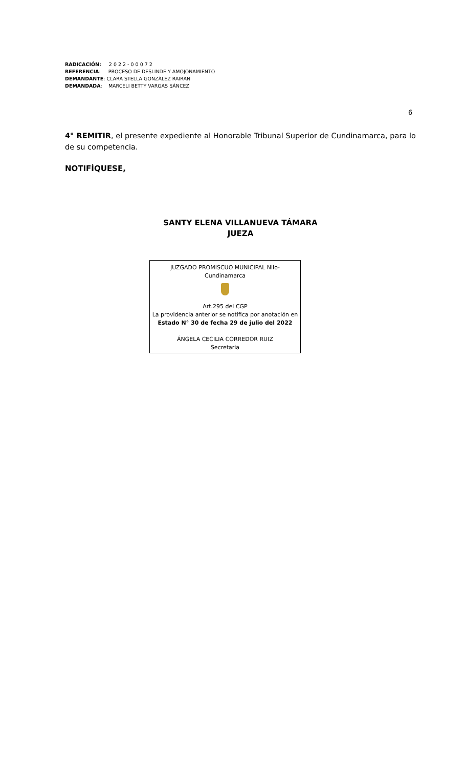RADICACIÓN: 2 0 2 2 - 0 0 0 7 2
REFERENCIA: PROCESO DE DESLINDE Y AMOJONAMIENTO
DEMANDANTE: CLARA STELLA GONZÁLEZ RAIRAN
DEMANDADA: MARCELI BETTY VARGAS SÁNCEZ
6
4° REMITIR, el presente expediente al Honorable Tribunal Superior de Cundinamarca, para lo de su competencia.
NOTIFÍQUESE,
SANTY ELENA VILLANUEVA TÁMARA
JUEZA
JUZGADO PROMISCUO MUNICIPAL Nilo- Cundinamarca
Art.295 del CGP
La providencia anterior se notifica por anotación en
Estado N° 30 de fecha 29 de julio del 2022
ÁNGELA CECILIA CORREDOR RUIZ
Secretaria